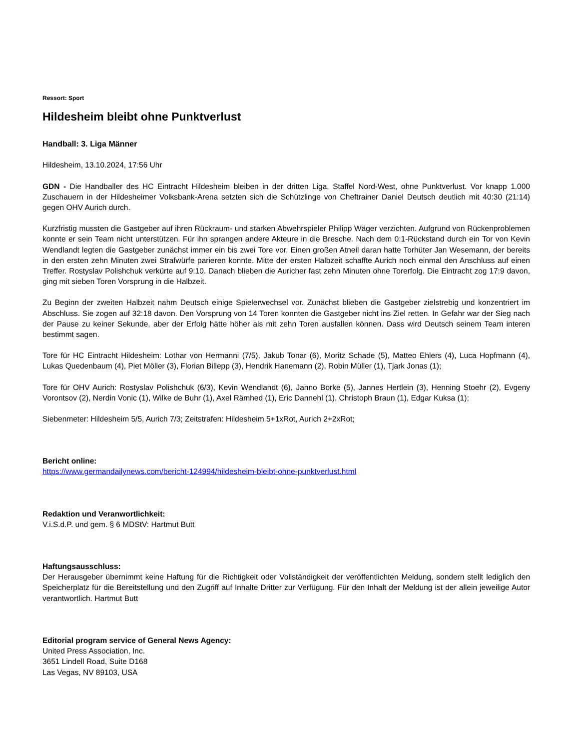Ressort: Sport
Hildesheim bleibt ohne Punktverlust
Handball: 3. Liga Männer
Hildesheim, 13.10.2024, 17:56 Uhr
GDN - Die Handballer des HC Eintracht Hildesheim bleiben in der dritten Liga, Staffel Nord-West, ohne Punktverlust. Vor knapp 1.000 Zuschauern in der Hildesheimer Volksbank-Arena setzten sich die Schützlinge von Cheftrainer Daniel Deutsch deutlich mit 40:30 (21:14) gegen OHV Aurich durch.
Kurzfristig mussten die Gastgeber auf ihren Rückraum- und starken Abwehrspieler Philipp Wäger verzichten. Aufgrund von Rückenproblemen konnte er sein Team nicht unterstützen. Für ihn sprangen andere Akteure in die Bresche. Nach dem 0:1-Rückstand durch ein Tor von Kevin Wendlandt legten die Gastgeber zunächst immer ein bis zwei Tore vor. Einen großen Atneil daran hatte Torhüter Jan Wesemann, der bereits in den ersten zehn Minuten zwei Strafwürfe parieren konnte. Mitte der ersten Halbzeit schaffte Aurich noch einmal den Anschluss auf einen Treffer. Rostyslav Polishchuk verkürte auf 9:10. Danach blieben die Auricher fast zehn Minuten ohne Torerfolg. Die Eintracht zog 17:9 davon, ging mit sieben Toren Vorsprung in die Halbzeit.
Zu Beginn der zweiten Halbzeit nahm Deutsch einige Spielerwechsel vor. Zunächst blieben die Gastgeber zielstrebig und konzentriert im Abschluss. Sie zogen auf 32:18 davon. Den Vorsprung von 14 Toren konnten die Gastgeber nicht ins Ziel retten. In Gefahr war der Sieg nach der Pause zu keiner Sekunde, aber der Erfolg hätte höher als mit zehn Toren ausfallen können. Dass wird Deutsch seinem Team interen bestimmt sagen.
Tore für HC Eintracht Hildesheim: Lothar von Hermanni (7/5), Jakub Tonar (6), Moritz Schade (5), Matteo Ehlers (4), Luca Hopfmann (4), Lukas Quedenbaum (4), Piet Möller (3), Florian Billepp (3), Hendrik Hanemann (2), Robin Müller (1), Tjark Jonas (1);
Tore für OHV Aurich: Rostyslav Polishchuk (6/3), Kevin Wendlandt (6), Janno Borke (5), Jannes Hertlein (3), Henning Stoehr (2), Evgeny Vorontsov (2), Nerdin Vonic (1), Wilke de Buhr (1), Axel Rämhed (1), Eric Dannehl (1), Christoph Braun (1), Edgar Kuksa (1);
Siebenmeter: Hildesheim 5/5, Aurich 7/3; Zeitstrafen: Hildesheim 5+1xRot, Aurich 2+2xRot;
Bericht online:
https://www.germandailynews.com/bericht-124994/hildesheim-bleibt-ohne-punktverlust.html
Redaktion und Veranwortlichkeit:
V.i.S.d.P. und gem. § 6 MDStV: Hartmut Butt
Haftungsausschluss:
Der Herausgeber übernimmt keine Haftung für die Richtigkeit oder Vollständigkeit der veröffentlichten Meldung, sondern stellt lediglich den Speicherplatz für die Bereitstellung und den Zugriff auf Inhalte Dritter zur Verfügung. Für den Inhalt der Meldung ist der allein jeweilige Autor verantwortlich. Hartmut Butt
Editorial program service of General News Agency:
United Press Association, Inc.
3651 Lindell Road, Suite D168
Las Vegas, NV 89103, USA